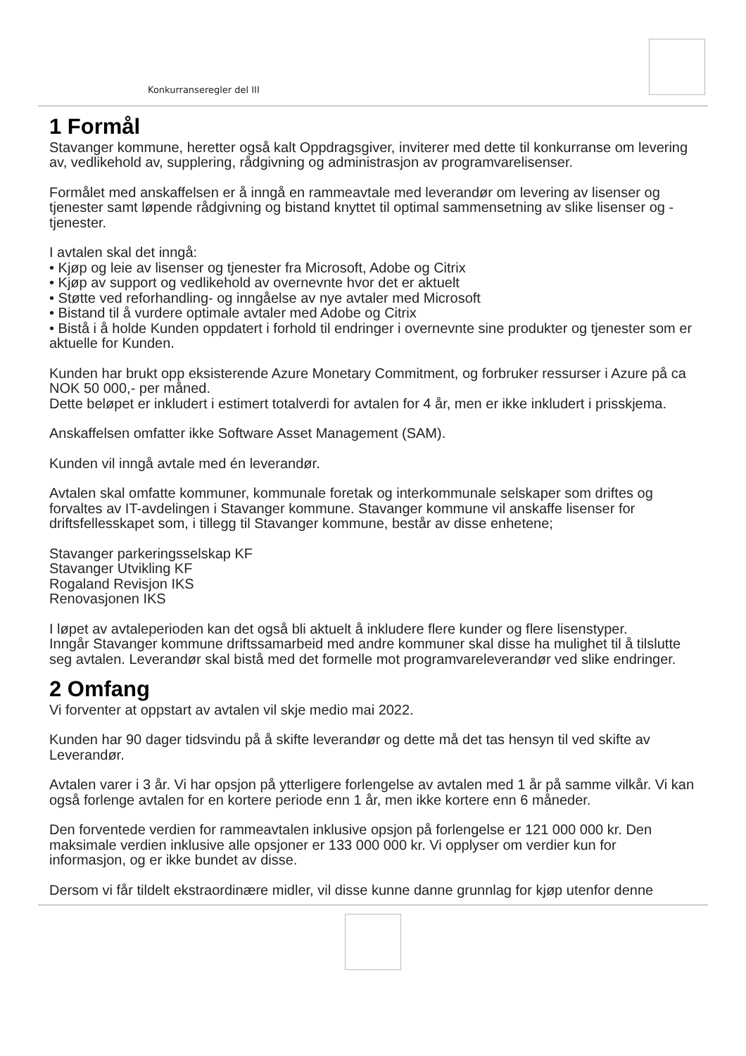Konkurranseregler del III
1 Formål
Stavanger kommune, heretter også kalt Oppdragsgiver, inviterer med dette til konkurranse om levering av, vedlikehold av, supplering, rådgivning og administrasjon av programvarelisenser.
Formålet med anskaffelsen er å inngå en rammeavtale med leverandør om levering av lisenser og tjenester samt løpende rådgivning og bistand knyttet til optimal sammensetning av slike lisenser og -tjenester.
I avtalen skal det inngå:
• Kjøp og leie av lisenser og tjenester fra Microsoft, Adobe og Citrix
• Kjøp av support og vedlikehold av overnevnte hvor det er aktuelt
• Støtte ved reforhandling- og inngåelse av nye avtaler med Microsoft
• Bistand til å vurdere optimale avtaler med Adobe og Citrix
• Bistå i å holde Kunden oppdatert i forhold til endringer i overnevnte sine produkter og tjenester som er aktuelle for Kunden.
Kunden har brukt opp eksisterende Azure Monetary Commitment, og forbruker ressurser i Azure på ca NOK 50 000,- per måned.
Dette beløpet er inkludert i estimert totalverdi for avtalen for 4 år, men er ikke inkludert i prisskjema.
Anskaffelsen omfatter ikke Software Asset Management (SAM).
Kunden vil inngå avtale med én leverandør.
Avtalen skal omfatte kommuner, kommunale foretak og interkommunale selskaper som driftes og forvaltes av IT-avdelingen i Stavanger kommune. Stavanger kommune vil anskaffe lisenser for driftsfellesskapet som, i tillegg til Stavanger kommune, består av disse enhetene;
Stavanger parkeringsselskap KF
Stavanger Utvikling KF
Rogaland Revisjon IKS
Renovasjonen IKS
I løpet av avtaleperioden kan det også bli aktuelt å inkludere flere kunder og flere lisenstyper.
Inngår Stavanger kommune driftssamarbeid med andre kommuner skal disse ha mulighet til å tilslutte seg avtalen. Leverandør skal bistå med det formelle mot programvareleverandør ved slike endringer.
2 Omfang
Vi forventer at oppstart av avtalen vil skje medio mai 2022.
Kunden har 90 dager tidsvindu på å skifte leverandør og dette må det tas hensyn til ved skifte av Leverandør.
Avtalen varer i 3 år. Vi har opsjon på ytterligere forlengelse av avtalen med 1 år på samme vilkår. Vi kan også forlenge avtalen for en kortere periode enn 1 år, men ikke kortere enn 6 måneder.
Den forventede verdien for rammeavtalen inklusive opsjon på forlengelse er 121 000 000 kr. Den maksimale verdien inklusive alle opsjoner er 133 000 000 kr. Vi opplyser om verdier kun for informasjon, og er ikke bundet av disse.
Dersom vi får tildelt ekstraordinære midler, vil disse kunne danne grunnlag for kjøp utenfor denne